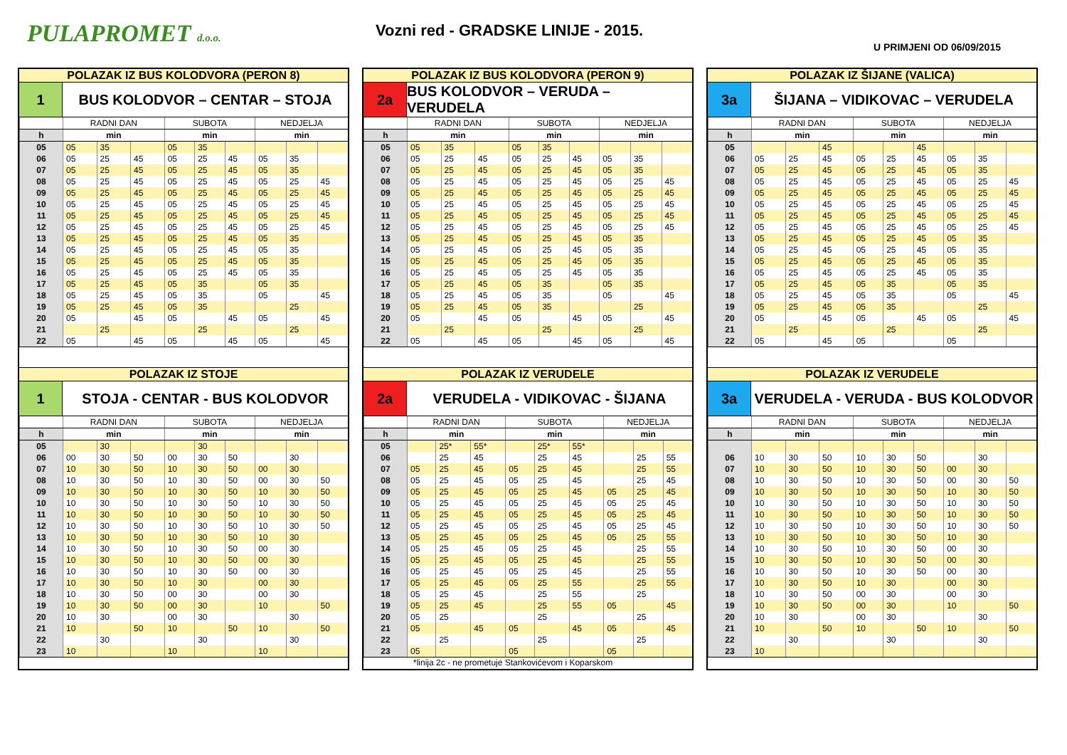PULAPROMET d.o.o.
Vozni red - GRADSKE LINIJE - 2015.
U PRIMJENI OD 06/09/2015
POLAZAK IZ BUS KOLODVORA (PERON 8)
1 BUS KOLODVOR – CENTAR – STOJA
| | RADNI DAN | | | SUBOTA | | | NEDJELJA | | |
| h | min | | | min | | | min | | |
| 05 | 05 | 35 | | 05 | 35 | | | | |
| 06 | 05 | 25 | 45 | 05 | 25 | 45 | 05 | 35 | |
| 07 | 05 | 25 | 45 | 05 | 25 | 45 | 05 | 35 | |
| 08 | 05 | 25 | 45 | 05 | 25 | 45 | 05 | 25 | 45 |
| 09 | 05 | 25 | 45 | 05 | 25 | 45 | 05 | 25 | 45 |
| 10 | 05 | 25 | 45 | 05 | 25 | 45 | 05 | 25 | 45 |
| 11 | 05 | 25 | 45 | 05 | 25 | 45 | 05 | 25 | 45 |
| 12 | 05 | 25 | 45 | 05 | 25 | 45 | 05 | 25 | 45 |
| 13 | 05 | 25 | 45 | 05 | 25 | 45 | 05 | 35 | |
| 14 | 05 | 25 | 45 | 05 | 25 | 45 | 05 | 35 | |
| 15 | 05 | 25 | 45 | 05 | 25 | 45 | 05 | 35 | |
| 16 | 05 | 25 | 45 | 05 | 25 | 45 | 05 | 35 | |
| 17 | 05 | 25 | 45 | 05 | 35 | | 05 | 35 | |
| 18 | 05 | 25 | 45 | 05 | 35 | | 05 | | 45 |
| 19 | 05 | 25 | 45 | 05 | 35 | | | 25 | |
| 20 | 05 | | 45 | 05 | | 45 | 05 | | 45 |
| 21 | | 25 | | | 25 | | | 25 | |
| 22 | 05 | | 45 | 05 | | 45 | 05 | | 45 |
POLAZAK IZ STOJE
1 STOJA - CENTAR - BUS KOLODVOR
| | RADNI DAN | | | SUBOTA | | | NEDJELJA | | |
| h | min | | | min | | | min | | |
| 05 | | 30 | | | 30 | | | | |
| 06 | 00 | 30 | 50 | 00 | 30 | 50 | | 30 | |
| 07 | 10 | 30 | 50 | 10 | 30 | 50 | 00 | 30 | |
| 08 | 10 | 30 | 50 | 10 | 30 | 50 | 00 | 30 | 50 |
| 09 | 10 | 30 | 50 | 10 | 30 | 50 | 10 | 30 | 50 |
| 10 | 10 | 30 | 50 | 10 | 30 | 50 | 10 | 30 | 50 |
| 11 | 10 | 30 | 50 | 10 | 30 | 50 | 10 | 30 | 50 |
| 12 | 10 | 30 | 50 | 10 | 30 | 50 | 10 | 30 | 50 |
| 13 | 10 | 30 | 50 | 10 | 30 | 50 | 10 | 30 | |
| 14 | 10 | 30 | 50 | 10 | 30 | 50 | 00 | 30 | |
| 15 | 10 | 30 | 50 | 10 | 30 | 50 | 00 | 30 | |
| 16 | 10 | 30 | 50 | 10 | 30 | 50 | 00 | 30 | |
| 17 | 10 | 30 | 50 | 10 | 30 | | 00 | 30 | |
| 18 | 10 | 30 | 50 | 00 | 30 | | 00 | 30 | |
| 19 | 10 | 30 | 50 | 00 | 30 | | 10 | | 50 |
| 20 | 10 | 30 | | 00 | 30 | | | 30 | |
| 21 | 10 | | 50 | 10 | | 50 | 10 | | 50 |
| 22 | | 30 | | | 30 | | | 30 | |
| 23 | 10 | | | 10 | | | 10 | | |
POLAZAK IZ BUS KOLODVORA (PERON 9)
2a BUS KOLODVOR – VERUDA – VERUDELA
| | RADNI DAN | | | SUBOTA | | | NEDJELJA | | |
| h | min | | | min | | | min | | |
| 05 | 05 | 35 | | 05 | 35 | | | | |
| 06 | 05 | 25 | 45 | 05 | 25 | 45 | 05 | 35 | |
| 07 | 05 | 25 | 45 | 05 | 25 | 45 | 05 | 35 | |
| 08 | 05 | 25 | 45 | 05 | 25 | 45 | 05 | 25 | 45 |
| 09 | 05 | 25 | 45 | 05 | 25 | 45 | 05 | 25 | 45 |
| 10 | 05 | 25 | 45 | 05 | 25 | 45 | 05 | 25 | 45 |
| 11 | 05 | 25 | 45 | 05 | 25 | 45 | 05 | 25 | 45 |
| 12 | 05 | 25 | 45 | 05 | 25 | 45 | 05 | 25 | 45 |
| 13 | 05 | 25 | 45 | 05 | 25 | 45 | 05 | 35 | |
| 14 | 05 | 25 | 45 | 05 | 25 | 45 | 05 | 35 | |
| 15 | 05 | 25 | 45 | 05 | 25 | 45 | 05 | 35 | |
| 16 | 05 | 25 | 45 | 05 | 25 | 45 | 05 | 35 | |
| 17 | 05 | 25 | 45 | 05 | 35 | | 05 | 35 | |
| 18 | 05 | 25 | 45 | 05 | 35 | | 05 | | 45 |
| 19 | 05 | 25 | 45 | 05 | 35 | | | 25 | |
| 20 | 05 | | 45 | 05 | | 45 | 05 | | 45 |
| 21 | | 25 | | | 25 | | | 25 | |
| 22 | 05 | | 45 | 05 | | 45 | 05 | | 45 |
POLAZAK IZ VERUDELE
2a VERUDELA - VIDIKOVAC - ŠIJANA
| | RADNI DAN | | | SUBOTA | | | NEDJELJA | | |
| h | min | | | min | | | min | | |
| 05 | | 25* | 55* | | 25* | 55* | | | |
| 06 | | 25 | 45 | | 25 | 45 | | 25 | 55 |
| 07 | 05 | 25 | 45 | 05 | 25 | 45 | | 25 | 55 |
| 08 | 05 | 25 | 45 | 05 | 25 | 45 | | 25 | 45 |
| 09 | 05 | 25 | 45 | 05 | 25 | 45 | 05 | 25 | 45 |
| 10 | 05 | 25 | 45 | 05 | 25 | 45 | 05 | 25 | 45 |
| 11 | 05 | 25 | 45 | 05 | 25 | 45 | 05 | 25 | 45 |
| 12 | 05 | 25 | 45 | 05 | 25 | 45 | 05 | 25 | 45 |
| 13 | 05 | 25 | 45 | 05 | 25 | 45 | 05 | 25 | 55 |
| 14 | 05 | 25 | 45 | 05 | 25 | 45 | | 25 | 55 |
| 15 | 05 | 25 | 45 | 05 | 25 | 45 | | 25 | 55 |
| 16 | 05 | 25 | 45 | 05 | 25 | 45 | | 25 | 55 |
| 17 | 05 | 25 | 45 | 05 | 25 | 55 | | 25 | 55 |
| 18 | 05 | 25 | 45 | | 25 | 55 | | 25 | |
| 19 | 05 | 25 | 45 | | 25 | 55 | 05 | | 45 |
| 20 | 05 | 25 | | | 25 | | | 25 | |
| 21 | 05 | | 45 | 05 | | 45 | 05 | | 45 |
| 22 | | 25 | | | 25 | | | 25 | |
| 23 | 05 | | | 05 | | | 05 | | |
*linija 2c - ne prometuje Stankovićevom i Koparskom
POLAZAK IZ ŠIJANE (VALICA)
3a ŠIJANA – VIDIKOVAC – VERUDELA
| | RADNI DAN | | | SUBOTA | | | NEDJELJA | | |
| h | min | | | min | | | min | | |
| 05 | | | 45 | | | 45 | | | |
| 06 | 05 | 25 | 45 | 05 | 25 | 45 | 05 | 35 | |
| 07 | 05 | 25 | 45 | 05 | 25 | 45 | 05 | 35 | |
| 08 | 05 | 25 | 45 | 05 | 25 | 45 | 05 | 25 | 45 |
| 09 | 05 | 25 | 45 | 05 | 25 | 45 | 05 | 25 | 45 |
| 10 | 05 | 25 | 45 | 05 | 25 | 45 | 05 | 25 | 45 |
| 11 | 05 | 25 | 45 | 05 | 25 | 45 | 05 | 25 | 45 |
| 12 | 05 | 25 | 45 | 05 | 25 | 45 | 05 | 25 | 45 |
| 13 | 05 | 25 | 45 | 05 | 25 | 45 | 05 | 35 | |
| 14 | 05 | 25 | 45 | 05 | 25 | 45 | 05 | 35 | |
| 15 | 05 | 25 | 45 | 05 | 25 | 45 | 05 | 35 | |
| 16 | 05 | 25 | 45 | 05 | 25 | 45 | 05 | 35 | |
| 17 | 05 | 25 | 45 | 05 | 35 | | 05 | 35 | |
| 18 | 05 | 25 | 45 | 05 | 35 | | 05 | | 45 |
| 19 | 05 | 25 | 45 | 05 | 35 | | | 25 | |
| 20 | 05 | | 45 | 05 | | 45 | 05 | | 45 |
| 21 | | 25 | | | 25 | | | 25 | |
| 22 | 05 | | 45 | 05 | | | 05 | | |
POLAZAK IZ VERUDELE
3a VERUDELA - VERUDA - BUS KOLODVOR
| | RADNI DAN | | | SUBOTA | | | NEDJELJA | | |
| h | min | | | min | | | min | | |
| 06 | 10 | 30 | 50 | 10 | 30 | 50 | | 30 | |
| 07 | 10 | 30 | 50 | 10 | 30 | 50 | 00 | 30 | |
| 08 | 10 | 30 | 50 | 10 | 30 | 50 | 00 | 30 | 50 |
| 09 | 10 | 30 | 50 | 10 | 30 | 50 | 10 | 30 | 50 |
| 10 | 10 | 30 | 50 | 10 | 30 | 50 | 10 | 30 | 50 |
| 11 | 10 | 30 | 50 | 10 | 30 | 50 | 10 | 30 | 50 |
| 12 | 10 | 30 | 50 | 10 | 30 | 50 | 10 | 30 | 50 |
| 13 | 10 | 30 | 50 | 10 | 30 | 50 | 10 | 30 | |
| 14 | 10 | 30 | 50 | 10 | 30 | 50 | 00 | 30 | |
| 15 | 10 | 30 | 50 | 10 | 30 | 50 | 00 | 30 | |
| 16 | 10 | 30 | 50 | 10 | 30 | 50 | 00 | 30 | |
| 17 | 10 | 30 | 50 | 10 | 30 | | 00 | 30 | |
| 18 | 10 | 30 | 50 | 00 | 30 | | 00 | 30 | |
| 19 | 10 | 30 | 50 | 00 | 30 | | 10 | | 50 |
| 20 | 10 | 30 | | 00 | 30 | | | 30 | |
| 21 | 10 | | 50 | 10 | | 50 | 10 | | 50 |
| 22 | | 30 | | | 30 | | | 30 | |
| 23 | 10 | | | | | | | | |